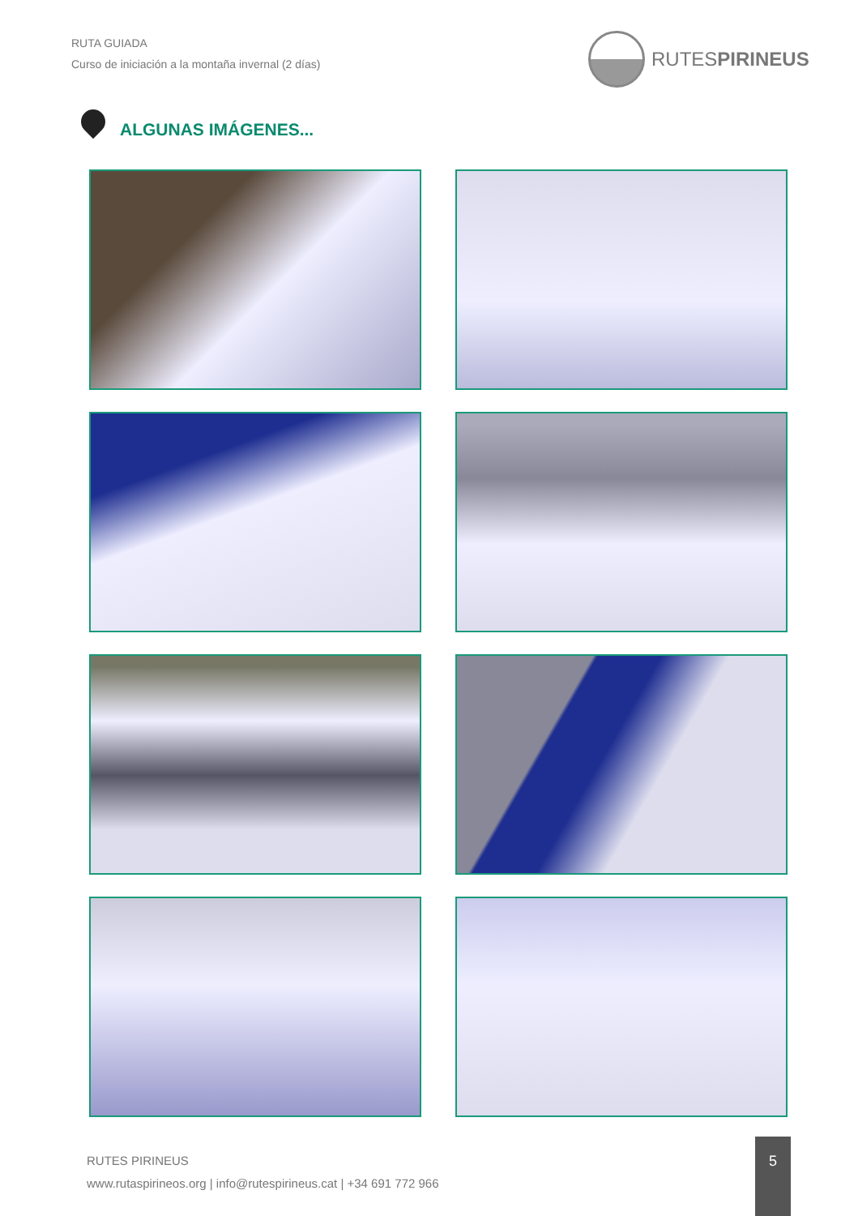RUTA GUIADA
Curso de iniciación a la montaña invernal (2 días)
RUTESPIRINEUS
ALGUNAS IMÁGENES...
RUTES PIRINEUS
www.rutaspirineos.org | info@rutespirineus.cat | +34 691 772 966
5